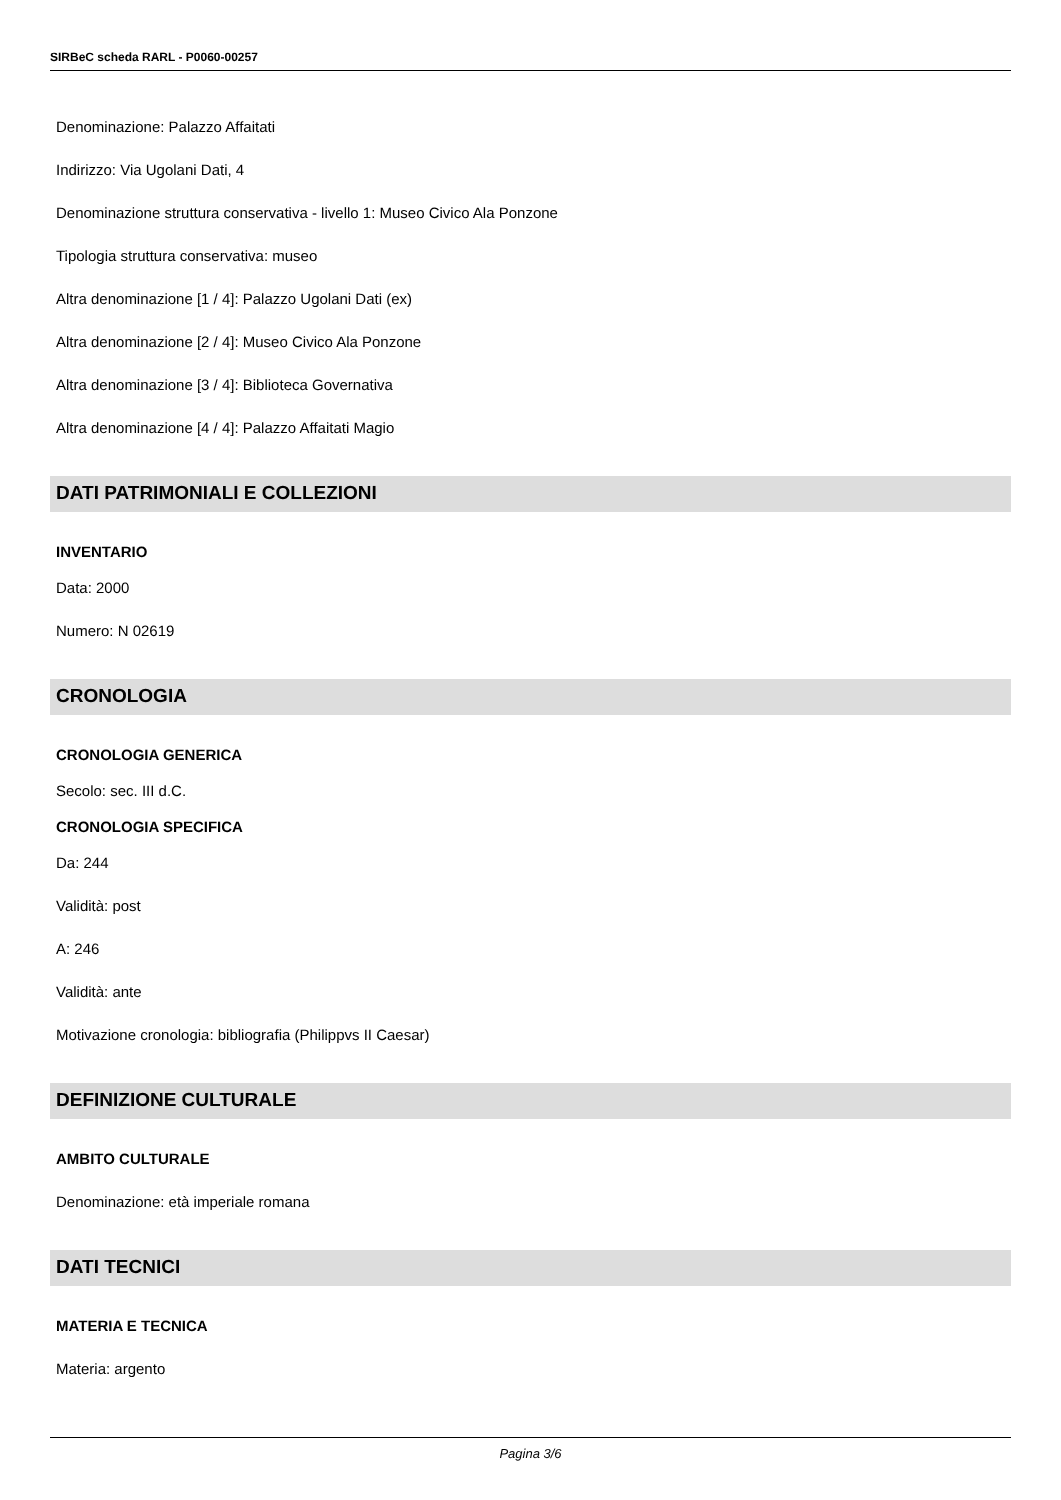SIRBeC scheda RARL - P0060-00257
Denominazione: Palazzo Affaitati
Indirizzo: Via Ugolani Dati, 4
Denominazione struttura conservativa - livello 1: Museo Civico Ala Ponzone
Tipologia struttura conservativa: museo
Altra denominazione [1 / 4]: Palazzo Ugolani Dati (ex)
Altra denominazione [2 / 4]: Museo Civico Ala Ponzone
Altra denominazione [3 / 4]: Biblioteca Governativa
Altra denominazione [4 / 4]: Palazzo Affaitati Magio
DATI PATRIMONIALI E COLLEZIONI
INVENTARIO
Data: 2000
Numero: N 02619
CRONOLOGIA
CRONOLOGIA GENERICA
Secolo: sec. III d.C.
CRONOLOGIA SPECIFICA
Da: 244
Validità: post
A: 246
Validità: ante
Motivazione cronologia: bibliografia (Philippvs II Caesar)
DEFINIZIONE CULTURALE
AMBITO CULTURALE
Denominazione: età imperiale romana
DATI TECNICI
MATERIA E TECNICA
Materia: argento
Pagina 3/6